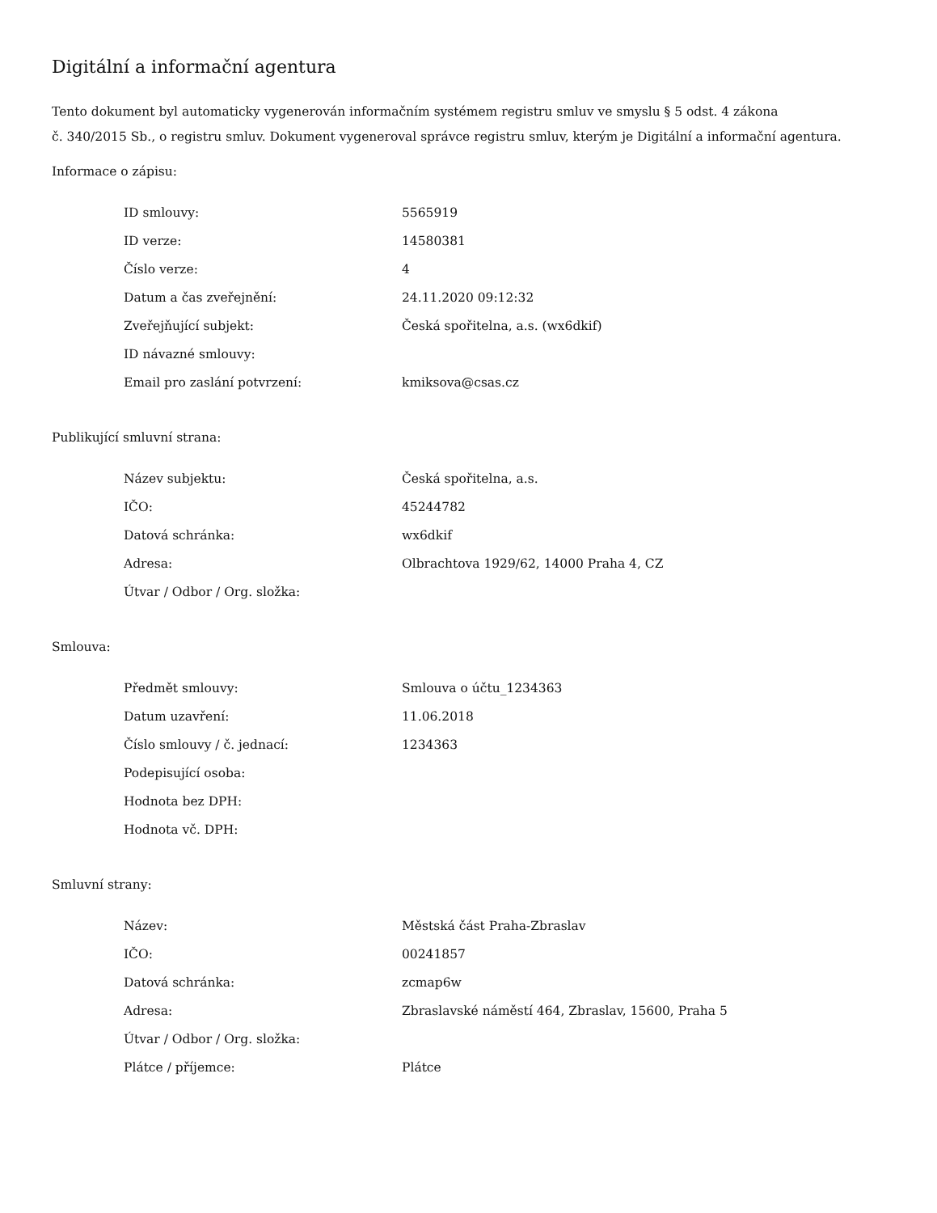Digitální a informační agentura
Tento dokument byl automaticky vygenerován informačním systémem registru smluv ve smyslu § 5 odst. 4 zákona
č. 340/2015 Sb., o registru smluv. Dokument vygeneroval správce registru smluv, kterým je Digitální a informační agentura.
Informace o zápisu:
| ID smlouvy: | 5565919 |
| ID verze: | 14580381 |
| Číslo verze: | 4 |
| Datum a čas zveřejnění: | 24.11.2020 09:12:32 |
| Zveřejňující subjekt: | Česká spořitelna, a.s. (wx6dkif) |
| ID návazné smlouvy: | |
| Email pro zaslání potvrzení: | kmiksova@csas.cz |
Publikující smluvní strana:
| Název subjektu: | Česká spořitelna, a.s. |
| IČO: | 45244782 |
| Datová schránka: | wx6dkif |
| Adresa: | Olbrachtova 1929/62, 14000 Praha 4, CZ |
| Útvar / Odbor / Org. složka: | |
Smlouva:
| Předmět smlouvy: | Smlouva o účtu_1234363 |
| Datum uzavření: | 11.06.2018 |
| Číslo smlouvy / č. jednací: | 1234363 |
| Podepisující osoba: | |
| Hodnota bez DPH: | |
| Hodnota vč. DPH: | |
Smluvní strany:
| Název: | Městská část Praha-Zbraslav |
| IČO: | 00241857 |
| Datová schránka: | zcmap6w |
| Adresa: | Zbraslavské náměstí 464, Zbraslav, 15600, Praha 5 |
| Útvar / Odbor / Org. složka: | |
| Plátce / příjemce: | Plátce |